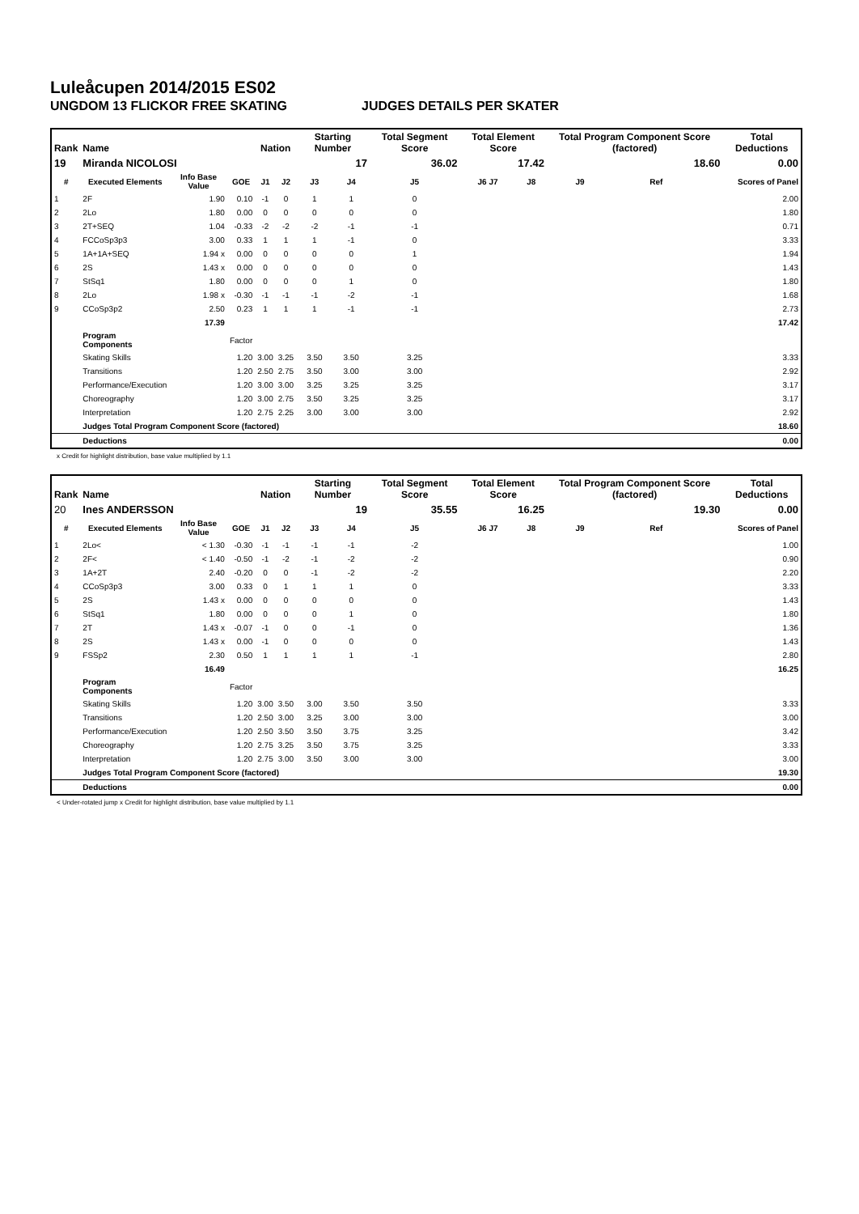Luleåcupen 2014/2015 ES02
UNGDOM 13 FLICKOR FREE SKATING JUDGES DETAILS PER SKATER
| Rank | Name | | | Nation | | Starting Number | | Total Segment Score | Total Element Score | | Total Program Component Score (factored) | | | Total Deductions |
| --- | --- | --- | --- | --- | --- | --- | --- | --- | --- | --- | --- | --- | --- | --- |
| 19 | Miranda NICOLOSI | | | | | | 17 | 36.02 | 17.42 | | 18.60 | | | 0.00 |
| # | Executed Elements | Info Base Value | GOE | J1 | J2 | J3 | J4 | J5 | J6 J7 | J8 | J9 | Ref | | Scores of Panel |
| 1 | 2F | 1.90 | 0.10 | -1 | 0 | 1 | 1 | 0 | | | | | | 2.00 |
| 2 | 2Lo | 1.80 | 0.00 | 0 | 0 | 0 | 0 | 0 | | | | | | 1.80 |
| 3 | 2T+SEQ | 1.04 | -0.33 | -2 | -2 | -2 | -1 | -1 | | | | | | 0.71 |
| 4 | FCCoSp3p3 | 3.00 | 0.33 | 1 | 1 | 1 | -1 | 0 | | | | | | 3.33 |
| 5 | 1A+1A+SEQ | 1.94 x | 0.00 | 0 | 0 | 0 | 0 | 1 | | | | | | 1.94 |
| 6 | 2S | 1.43 x | 0.00 | 0 | 0 | 0 | 0 | 0 | | | | | | 1.43 |
| 7 | StSq1 | 1.80 | 0.00 | 0 | 0 | 0 | 1 | 0 | | | | | | 1.80 |
| 8 | 2Lo | 1.98 x | -0.30 | -1 | -1 | -1 | -2 | -1 | | | | | | 1.68 |
| 9 | CCoSp3p2 | 2.50 | 0.23 | 1 | 1 | 1 | -1 | -1 | | | | | | 2.73 |
| | | 17.39 | | | | | | | | | | | | 17.42 |
| | Program Components | | Factor | | | | | | | | | | | |
| | Skating Skills | | 1.20 | 3.00 | 3.25 | 3.50 | 3.50 | 3.25 | | | | | | 3.33 |
| | Transitions | | 1.20 | 2.50 | 2.75 | 3.50 | 3.00 | 3.00 | | | | | | 2.92 |
| | Performance/Execution | | 1.20 | 3.00 | 3.00 | 3.25 | 3.25 | 3.25 | | | | | | 3.17 |
| | Choreography | | 1.20 | 3.00 | 2.75 | 3.50 | 3.25 | 3.25 | | | | | | 3.17 |
| | Interpretation | | 1.20 | 2.75 | 2.25 | 3.00 | 3.00 | 3.00 | | | | | | 2.92 |
| | Judges Total Program Component Score (factored) | | | | | | | | | | | | | 18.60 |
| | Deductions | | | | | | | | | | | | | 0.00 |
x Credit for highlight distribution, base value multiplied by 1.1
| Rank | Name | | | Nation | | Starting Number | | Total Segment Score | Total Element Score | | Total Program Component Score (factored) | | | Total Deductions |
| --- | --- | --- | --- | --- | --- | --- | --- | --- | --- | --- | --- | --- | --- | --- |
| 20 | Ines ANDERSSON | | | | | | 19 | 35.55 | 16.25 | | 19.30 | | | 0.00 |
| # | Executed Elements | Info Base Value | GOE | J1 | J2 | J3 | J4 | J5 | J6 J7 | J8 | J9 | Ref | | Scores of Panel |
| 1 | 2Lo< | < 1.30 | -0.30 | -1 | -1 | -1 | -1 | -2 | | | | | | 1.00 |
| 2 | 2F< | < 1.40 | -0.50 | -1 | -2 | -1 | -2 | -2 | | | | | | 0.90 |
| 3 | 1A+2T | 2.40 | -0.20 | 0 | 0 | -1 | -2 | -2 | | | | | | 2.20 |
| 4 | CCoSp3p3 | 3.00 | 0.33 | 0 | 1 | 1 | 1 | 0 | | | | | | 3.33 |
| 5 | 2S | 1.43 x | 0.00 | 0 | 0 | 0 | 0 | 0 | | | | | | 1.43 |
| 6 | StSq1 | 1.80 | 0.00 | 0 | 0 | 0 | 1 | 0 | | | | | | 1.80 |
| 7 | 2T | 1.43 x | -0.07 | -1 | 0 | 0 | -1 | 0 | | | | | | 1.36 |
| 8 | 2S | 1.43 x | 0.00 | -1 | 0 | 0 | 0 | 0 | | | | | | 1.43 |
| 9 | FSSp2 | 2.30 | 0.50 | 1 | 1 | 1 | 1 | -1 | | | | | | 2.80 |
| | | 16.49 | | | | | | | | | | | | 16.25 |
| | Program Components | | Factor | | | | | | | | | | | |
| | Skating Skills | | 1.20 | 3.00 | 3.50 | 3.00 | 3.50 | 3.50 | | | | | | 3.33 |
| | Transitions | | 1.20 | 2.50 | 3.00 | 3.25 | 3.00 | 3.00 | | | | | | 3.00 |
| | Performance/Execution | | 1.20 | 2.50 | 3.50 | 3.50 | 3.75 | 3.25 | | | | | | 3.42 |
| | Choreography | | 1.20 | 2.75 | 3.25 | 3.50 | 3.75 | 3.25 | | | | | | 3.33 |
| | Interpretation | | 1.20 | 2.75 | 3.00 | 3.50 | 3.00 | 3.00 | | | | | | 3.00 |
| | Judges Total Program Component Score (factored) | | | | | | | | | | | | | 19.30 |
| | Deductions | | | | | | | | | | | | | 0.00 |
< Under-rotated jump x Credit for highlight distribution, base value multiplied by 1.1